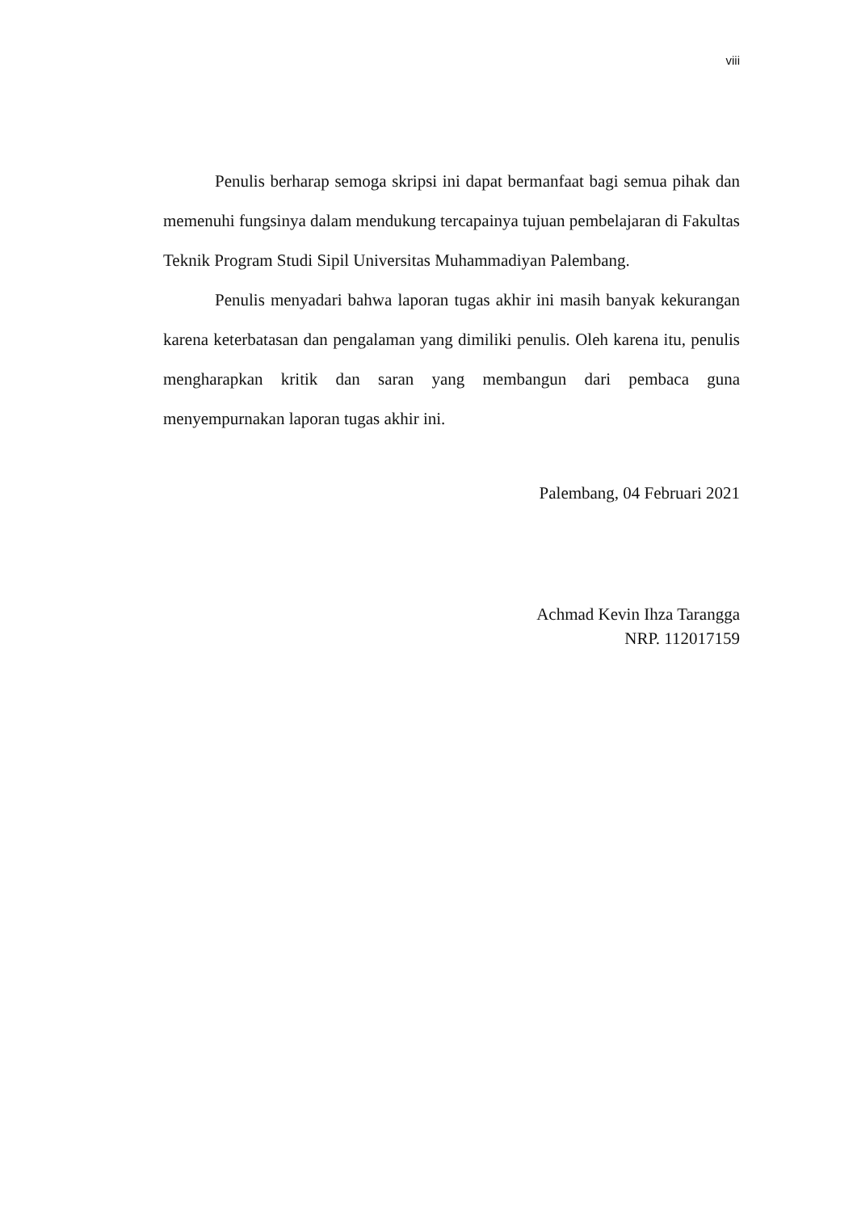viii
Penulis berharap semoga skripsi ini dapat bermanfaat bagi semua pihak dan memenuhi fungsinya dalam mendukung tercapainya tujuan pembelajaran di Fakultas Teknik Program Studi Sipil Universitas Muhammadiyan Palembang.
Penulis menyadari bahwa laporan tugas akhir ini masih banyak kekurangan karena keterbatasan dan pengalaman yang dimiliki penulis. Oleh karena itu, penulis mengharapkan kritik dan saran yang membangun dari pembaca guna menyempurnakan laporan tugas akhir ini.
Palembang, 04 Februari 2021
Achmad Kevin Ihza Tarangga
NRP. 112017159